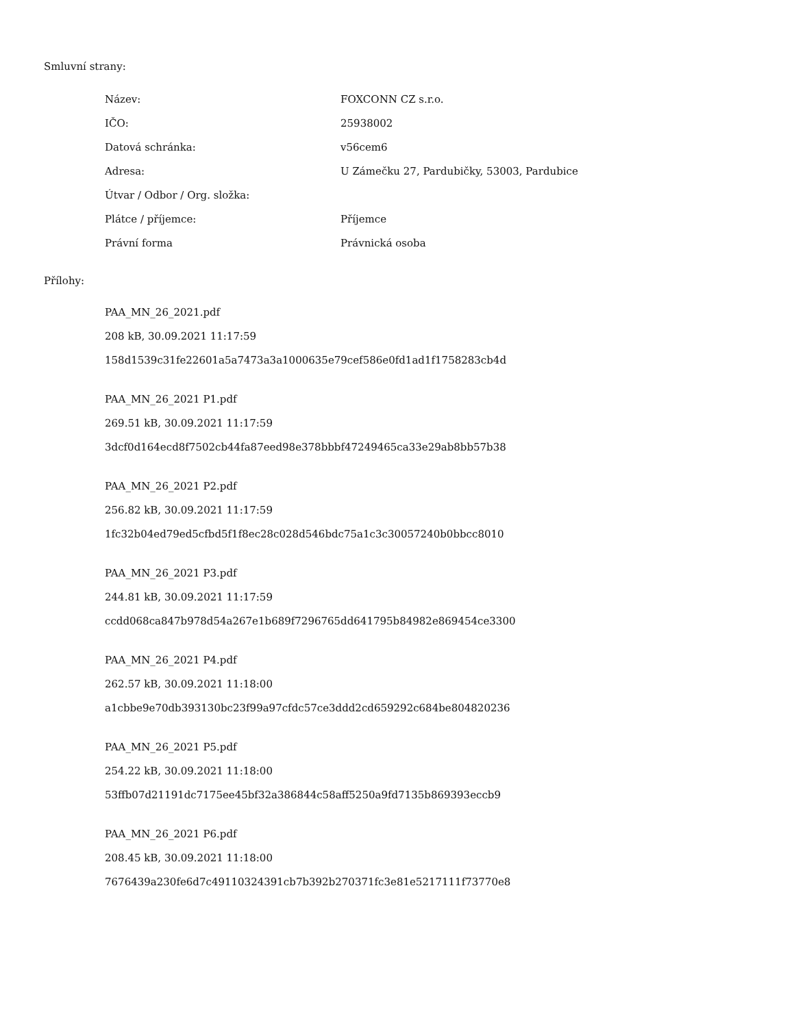Smluvní strany:
| Název: | FOXCONN CZ s.r.o. |
| IČO: | 25938002 |
| Datová schránka: | v56cem6 |
| Adresa: | U Zámečku 27, Pardubičky, 53003, Pardubice |
| Útvar / Odbor / Org. složka: | |
| Plátce / příjemce: | Příjemce |
| Právní forma | Právnická osoba |
Přílohy:
PAA_MN_26_2021.pdf
208 kB, 30.09.2021 11:17:59
158d1539c31fe22601a5a7473a3a1000635e79cef586e0fd1ad1f1758283cb4d
PAA_MN_26_2021 P1.pdf
269.51 kB, 30.09.2021 11:17:59
3dcf0d164ecd8f7502cb44fa87eed98e378bbbf47249465ca33e29ab8bb57b38
PAA_MN_26_2021 P2.pdf
256.82 kB, 30.09.2021 11:17:59
1fc32b04ed79ed5cfbd5f1f8ec28c028d546bdc75a1c3c30057240b0bbcc8010
PAA_MN_26_2021 P3.pdf
244.81 kB, 30.09.2021 11:17:59
ccdd068ca847b978d54a267e1b689f7296765dd641795b84982e869454ce3300
PAA_MN_26_2021 P4.pdf
262.57 kB, 30.09.2021 11:18:00
a1cbbe9e70db393130bc23f99a97cfdc57ce3ddd2cd659292c684be804820236
PAA_MN_26_2021 P5.pdf
254.22 kB, 30.09.2021 11:18:00
53ffb07d21191dc7175ee45bf32a386844c58aff5250a9fd7135b869393eccb9
PAA_MN_26_2021 P6.pdf
208.45 kB, 30.09.2021 11:18:00
7676439a230fe6d7c49110324391cb7b392b270371fc3e81e5217111f73770e8